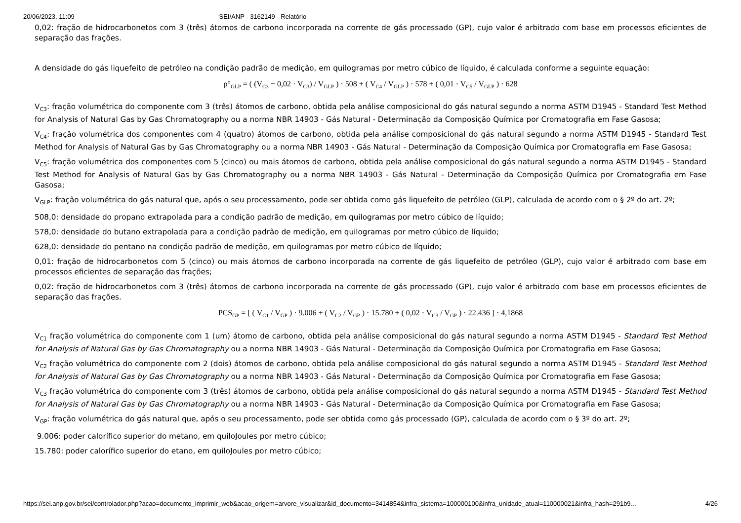20/06/2023, 11:09 SEI/ANP - 3162149 - Relatório
0,02: fração de hidrocarbonetos com 3 (três) átomos de carbono incorporada na corrente de gás processado (GP), cujo valor é arbitrado com base em processos eficientes de separação das frações.
A densidade do gás liquefeito de petróleo na condição padrão de medição, em quilogramas por metro cúbico de líquido, é calculada conforme a seguinte equação:
ρ°<sub>GLP</sub> = ( (V<sub>C3</sub> − 0,02 · V<sub>C3</sub>) / V<sub>GLP</sub> ) · 508 + ( V<sub>C4</sub> / V<sub>GLP</sub> ) · 578 + ( 0,01 · V<sub>C5</sub> / V<sub>GLP</sub> ) · 628
V<sub>C3</sub>: fração volumétrica do componente com 3 (três) átomos de carbono, obtida pela análise composicional do gás natural segundo a norma ASTM D1945 - Standard Test Method for Analysis of Natural Gas by Gas Chromatography ou a norma NBR 14903 - Gás Natural - Determinação da Composição Química por Cromatografia em Fase Gasosa;
V<sub>C4</sub>: fração volumétrica dos componentes com 4 (quatro) átomos de carbono, obtida pela análise composicional do gás natural segundo a norma ASTM D1945 - Standard Test Method for Analysis of Natural Gas by Gas Chromatography ou a norma NBR 14903 - Gás Natural - Determinação da Composição Química por Cromatografia em Fase Gasosa;
V<sub>C5</sub>: fração volumétrica dos componentes com 5 (cinco) ou mais átomos de carbono, obtida pela análise composicional do gás natural segundo a norma ASTM D1945 - Standard Test Method for Analysis of Natural Gas by Gas Chromatography ou a norma NBR 14903 - Gás Natural - Determinação da Composição Química por Cromatografia em Fase Gasosa;
V<sub>GLP</sub>: fração volumétrica do gás natural que, após o seu processamento, pode ser obtida como gás liquefeito de petróleo (GLP), calculada de acordo com o § 2º do art. 2º;
508,0: densidade do propano extrapolada para a condição padrão de medição, em quilogramas por metro cúbico de líquido;
578,0: densidade do butano extrapolada para a condição padrão de medição, em quilogramas por metro cúbico de líquido;
628,0: densidade do pentano na condição padrão de medição, em quilogramas por metro cúbico de líquido;
0,01: fração de hidrocarbonetos com 5 (cinco) ou mais átomos de carbono incorporada na corrente de gás liquefeito de petróleo (GLP), cujo valor é arbitrado com base em processos eficientes de separação das frações;
0,02: fração de hidrocarbonetos com 3 (três) átomos de carbono incorporada na corrente de gás processado (GP), cujo valor é arbitrado com base em processos eficientes de separação das frações.
PCS<sub>GP</sub> = [ ( V<sub>C1</sub> / V<sub>GP</sub> ) · 9.006 + ( V<sub>C2</sub> / V<sub>GP</sub> ) · 15.780 + ( 0,02 · V<sub>C3</sub> / V<sub>GP</sub> ) · 22.436 ] · 4,1868
V<sub>C1</sub> fração volumétrica do componente com 1 (um) átomo de carbono, obtida pela análise composicional do gás natural segundo a norma ASTM D1945 - Standard Test Method for Analysis of Natural Gas by Gas Chromatography ou a norma NBR 14903 - Gás Natural - Determinação da Composição Química por Cromatografia em Fase Gasosa;
V<sub>C2</sub> fração volumétrica do componente com 2 (dois) átomos de carbono, obtida pela análise composicional do gás natural segundo a norma ASTM D1945 - Standard Test Method for Analysis of Natural Gas by Gas Chromatography ou a norma NBR 14903 - Gás Natural - Determinação da Composição Química por Cromatografia em Fase Gasosa;
V<sub>C3</sub> fração volumétrica do componente com 3 (três) átomos de carbono, obtida pela análise composicional do gás natural segundo a norma ASTM D1945 - Standard Test Method for Analysis of Natural Gas by Gas Chromatography ou a norma NBR 14903 - Gás Natural - Determinação da Composição Química por Cromatografia em Fase Gasosa;
V<sub>GP</sub>: fração volumétrica do gás natural que, após o seu processamento, pode ser obtida como gás processado (GP), calculada de acordo com o § 3º do art. 2º;
9.006: poder calorífico superior do metano, em quiloJoules por metro cúbico;
15.780: poder calorífico superior do etano, em quiloJoules por metro cúbico;
https://sei.anp.gov.br/sei/controlador.php?acao=documento_imprimir_web&acao_origem=arvore_visualizar&id_documento=3414854&infra_sistema=100000100&infra_unidade_atual=110000021&infra_hash=291b9… 4/26